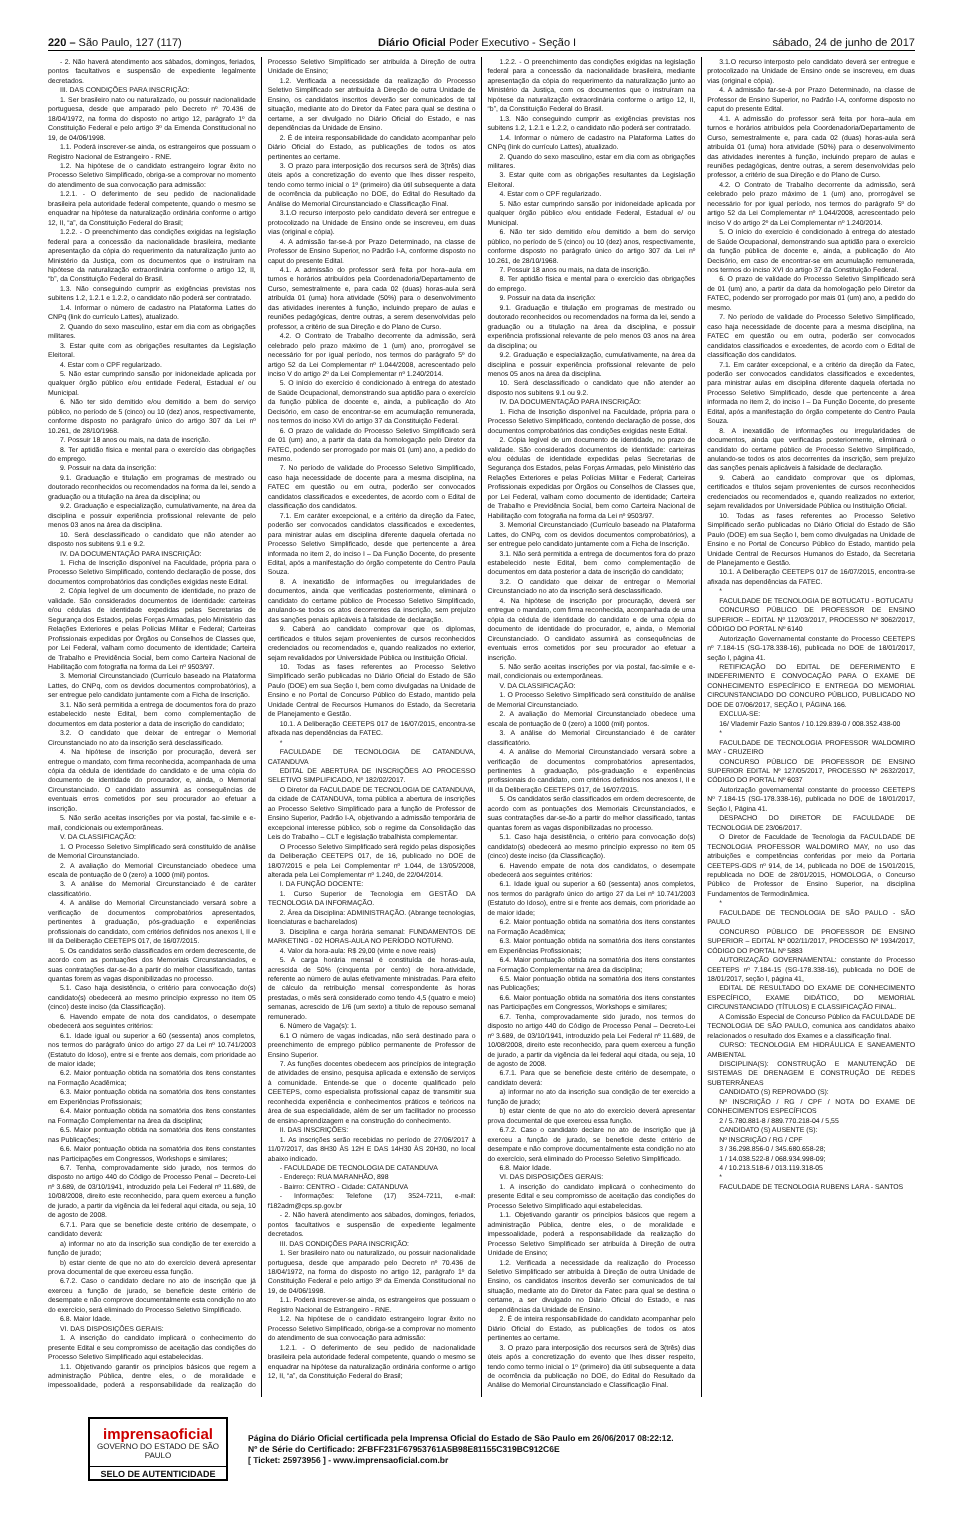220 – São Paulo, 127 (117) Diário Oficial Poder Executivo - Seção I sábado, 24 de junho de 2017
- 2. Não haverá atendimento aos sábados, domingos, feriados, pontos facultativos e suspensão de expediente legalmente decretados.
III. DAS CONDIÇÕES PARA INSCRIÇÃO:
1. Ser brasileiro nato ou naturalizado, ou possuir nacionalidade portuguesa, desde que amparado pelo Decreto nº 70.436 de 18/04/1972, na forma do disposto no artigo 12, parágrafo 1º da Constituição Federal e pelo artigo 3º da Emenda Constitucional no 19, de 04/06/1998.
1.1. Poderá inscrever-se ainda, os estrangeiros que possuam o Registro Nacional de Estrangeiro - RNE.
1.2. Na hipótese de o candidato estrangeiro lograr êxito no Processo Seletivo Simplificado, obriga-se a comprovar no momento do atendimento de sua convocação para admissão:
1.2.1. - O deferimento de seu pedido de nacionalidade brasileira pela autoridade federal competente, quando o mesmo se enquadrar na hipótese da naturalização ordinária conforme o artigo 12, II, “a”, da Constituição Federal do Brasil;
1.2.2. - O preenchimento das condições exigidas na legislação federal para a concessão da nacionalidade brasileira, mediante apresentação da cópia do requerimento da naturalização junto ao Ministério da Justiça, com os documentos que o instruíram na hipótese da naturalização extraordinária conforme o artigo 12, II, “b”, da Constituição Federal do Brasil.
1.3. Não conseguindo cumprir as exigências previstas nos subitens 1.2, 1.2.1 e 1.2.2, o candidato não poderá ser contratado.
1.4. Informar o número de cadastro na Plataforma Lattes do CNPq (link do currículo Lattes), atualizado.
2. Quando do sexo masculino, estar em dia com as obrigações militares.
3. Estar quite com as obrigações resultantes da Legislação Eleitoral.
4. Estar com o CPF regularizado.
5. Não estar cumprindo sansão por inidoneidade aplicada por qualquer órgão público e/ou entidade Federal, Estadual e/ ou Municipal.
6. Não ter sido demitido e/ou demitido a bem do serviço público, no período de 5 (cinco) ou 10 (dez) anos, respectivamente, conforme disposto no parágrafo único do artigo 307 da Lei nº 10.261, de 28/10/1968.
7. Possuir 18 anos ou mais, na data de inscrição.
8. Ter aptidão física e mental para o exercício das obrigações do emprego.
9. Possuir na data da inscrição:
9.1. Graduação e titulação em programas de mestrado ou doutorado reconhecidos ou recomendados na forma da lei, sendo a graduação ou a titulação na área da disciplina; ou
9.2. Graduação e especialização, cumulativamente, na área da disciplina e possuir experiência profissional relevante de pelo menos 03 anos na área da disciplina.
10. Será desclassificado o candidato que não atender ao disposto nos subitens 9.1 e 9.2.
IV. DA DOCUMENTAÇÃO PARA INSCRIÇÃO:
1. Ficha de Inscrição disponível na Faculdade, própria para o Processo Seletivo Simplificado, contendo declaração de posse, dos documentos comprobatórios das condições exigidas neste Edital.
2. Cópia legível de um documento de identidade, no prazo de validade. São considerados documentos de identidade: carteiras e/ou cédulas de identidade expedidas pelas Secretarias de Segurança dos Estados, pelas Forças Armadas, pelo Ministério das Relações Exteriores e pelas Polícias Militar e Federal; Carteiras Profissionais expedidas por Órgãos ou Conselhos de Classes que, por Lei Federal, valham como documento de identidade; Carteira de Trabalho e Previdência Social, bem como Carteira Nacional de Habilitação com fotografia na forma da Lei nº 9503/97.
3. Memorial Circunstanciado (Currículo baseado na Plataforma Lattes, do CNPq, com os devidos documentos comprobatórios), a ser entregue pelo candidato juntamente com a Ficha de Inscrição.
3.1. Não será permitida a entrega de documentos fora do prazo estabelecido neste Edital, bem como complementação de documentos em data posterior a data de inscrição do candidato;
3.2. O candidato que deixar de entregar o Memorial Circunstanciado no ato da inscrição será desclassificado.
4. Na hipótese de inscrição por procuração, deverá ser entregue o mandato, com firma reconhecida, acompanhada de uma cópia da cédula de identidade do candidato e de uma cópia do documento de identidade do procurador, e, ainda, o Memorial Circunstanciado. O candidato assumirá as consequências de eventuais erros cometidos por seu procurador ao efetuar a inscrição.
5. Não serão aceitas inscrições por via postal, fac-símile e e-mail, condicionais ou extemporâneas.
V. DA CLASSIFICAÇÃO:
1. O Processo Seletivo Simplificado será constituído de análise de Memorial Circunstanciado.
2. A avaliação do Memorial Circunstanciado obedece uma escala de pontuação de 0 (zero) a 1000 (mil) pontos.
3. A análise do Memorial Circunstanciado é de caráter classificatório.
4. A análise do Memorial Circunstanciado versará sobre a verificação de documentos comprobatórios apresentados, pertinentes à graduação, pós-graduação e experiências profissionais do candidato, com critérios definidos nos anexos I, II e III da Deliberação CEETEPS 017, de 16/07/2015.
5. Os candidatos serão classificados em ordem decrescente, de acordo com as pontuações dos Memoriais Circunstanciados, e suas contratações dar-se-ão a partir do melhor classificado, tantas quantas forem as vagas disponibilizadas no processo.
5.1. Caso haja desistência, o critério para convocação do(s) candidato(s) obedecerá ao mesmo princípio expresso no item 05 (cinco) deste inciso (da Classificação).
6. Havendo empate de nota dos candidatos, o desempate obedecerá aos seguintes critérios:
6.1. Idade igual ou superior a 60 (sessenta) anos completos, nos termos do parágrafo único do artigo 27 da Lei nº 10.741/2003 (Estatuto do Idoso), entre si e frente aos demais, com prioridade ao de maior idade;
6.2. Maior pontuação obtida na somatória dos itens constantes na Formação Acadêmica;
6.3. Maior pontuação obtida na somatória dos itens constantes em Experiências Profissionais;
6.4. Maior pontuação obtida na somatória dos itens constantes na Formação Complementar na área da disciplina;
6.5. Maior pontuação obtida na somatória dos itens constantes nas Publicações;
6.6. Maior pontuação obtida na somatória dos itens constantes nas Participações em Congressos, Workshops e similares;
6.7. Tenha, comprovadamente sido jurado, nos termos do disposto no artigo 440 do Código de Processo Penal – Decreto-Lei nº 3.689, de 03/10/1941, introduzido pela Lei Federal nº 11.689, de 10/08/2008, direito este reconhecido, para quem exerceu a função de jurado, a partir da vigência da lei federal aqui citada, ou seja, 10 de agosto de 2008.
6.7.1. Para que se beneficie deste critério de desempate, o candidato deverá:
a) informar no ato da inscrição sua condição de ter exercido a função de jurado;
b) estar ciente de que no ato do exercício deverá apresentar prova documental de que exerceu essa função.
6.7.2. Caso o candidato declare no ato de inscrição que já exerceu a função de jurado, se beneficie deste critério de desempate e não comprove documentalmente esta condição no ato do exercício, será eliminado do Processo Seletivo Simplificado.
6.8. Maior Idade.
VI. DAS DISPOSIÇÕES GERAIS:
1. A inscrição do candidato implicará o conhecimento do presente Edital e seu compromisso de aceitação das condições do Processo Seletivo Simplificado aqui estabelecidas.
1.1. Objetivando garantir os princípios básicos que regem a administração Pública, dentre eles, o de moralidade e impessoalidade, poderá a responsabilidade da realização do Processo Seletivo Simplificado ser atribuída à Direção de outra Unidade de Ensino;
1.2. Verificada a necessidade da realização do Processo Seletivo Simplificado ser atribuída à Direção de outra Unidade de Ensino, os candidatos inscritos deverão ser comunicados de tal situação, mediante ato do Diretor da Fatec para qual se destina o certame, a ser divulgado no Diário Oficial do Estado, e nas dependências da Unidade de Ensino.
2. É de inteira responsabilidade do candidato acompanhar pelo Diário Oficial do Estado, as publicações de todos os atos pertinentes ao certame.
3. O prazo para interposição dos recursos será de 3(três) dias úteis após a concretização do evento que lhes disser respeito, tendo como termo inicial o 1º (primeiro) dia útil subsequente a data de ocorrência da publicação no DOE, do Edital do Resultado da Análise do Memorial Circunstanciado e Classificação Final.
3.1.O recurso interposto pelo candidato deverá ser entregue e protocolizado na Unidade de Ensino onde se inscreveu, em duas vias (original e cópia).
4. A admissão far-se-á por Prazo Determinado, na classe de Professor de Ensino Superior, no Padrão I-A, conforme disposto no caput do presente Edital.
4.1. A admissão do professor será feita por hora–aula em turnos e horários atribuídos pela Coordenadoria/Departamento de Curso, semestralmente e, para cada 02 (duas) horas-aula será atribuída 01 (uma) hora atividade (50%) para o desenvolvimento das atividades inerentes à função, incluindo preparo de aulas e reuniões pedagógicas, dentre outras, a serem desenvolvidas pelo professor, a critério de sua Direção e do Plano de Curso.
4.2. O Contrato de Trabalho decorrente da admissão, será celebrado pelo prazo máximo de 1 (um) ano, prorrogável se necessário for por igual período, nos termos do parágrafo 5º do artigo 52 da Lei Complementar nº 1.044/2008, acrescentado pelo inciso V do artigo 2º da Lei Complementar nº 1.240/2014.
5. O início do exercício é condicionado à entrega do atestado de Saúde Ocupacional, demonstrando sua aptidão para o exercício da função pública de docente e, ainda, a publicação do Ato Decisório, em caso de encontrar-se em acumulação remunerada, nos termos do inciso XVI do artigo 37 da Constituição Federal.
6. O prazo de validade do Processo Seletivo Simplificado será de 01 (um) ano, a partir da data da homologação pelo Diretor da FATEC, podendo ser prorrogado por mais 01 (um) ano, a pedido do mesmo.
7. No período de validade do Processo Seletivo Simplificado, caso haja necessidade de docente para a mesma disciplina, na FATEC em questão ou em outra, poderão ser convocados candidatos classificados e excedentes, de acordo com o Edital de classificação dos candidatos.
7.1. Em caráter excepcional, e a critério da direção da Fatec, poderão ser convocados candidatos classificados e excedentes, para ministrar aulas em disciplina diferente daquela ofertada no Processo Seletivo Simplificado, desde que pertencente a área informada no item 2, do inciso I – Da Função Docente, do presente Edital, após a manifestação do órgão competente do Centro Paula Souza.
8. A inexatidão de informações ou irregularidades de documentos, ainda que verificadas posteriormente, eliminará o candidato do certame público de Processo Seletivo Simplificado, anulando-se todos os atos decorrentes da inscrição, sem prejuízo das sanções penais aplicáveis à falsidade de declaração.
9. Caberá ao candidato comprovar que os diplomas, certificados e títulos sejam provenientes de cursos reconhecidos credenciados ou recomendados e, quando realizados no exterior, sejam revalidados por Universidade Pública ou Instituição Oficial.
10. Todas as fases referentes ao Processo Seletivo Simplificado serão publicadas no Diário Oficial do Estado de São Paulo (DOE) em sua Seção I, bem como divulgadas na Unidade de Ensino e no Portal de Concurso Público do Estado, mantido pela Unidade Central de Recursos Humanos do Estado, da Secretaria de Planejamento e Gestão.
10.1. A Deliberação CEETEPS 017 de 16/07/2015, encontra-se afixada nas dependências da FATEC.
*
FACULDADE DE TECNOLOGIA DE CATANDUVA, CATANDUVA
EDITAL DE ABERTURA DE INSCRIÇÕES AO PROCESSO SELETIVO SIMPLIFICADO, Nº 182/02/2017.
O Diretor da FACULDADE DE TECNOLOGIA DE CATANDUVA, da cidade de CATANDUVA, torna pública a abertura de inscrições ao Processo Seletivo Simplificado para a função de Professor de Ensino Superior, Padrão I-A, objetivando a admissão temporária de excepcional interesse público, sob o regime da Consolidação das Leis do Trabalho – CLT e legislação trabalhista complementar.
O Processo Seletivo Simplificado será regido pelas disposições da Deliberação CEETEPS 017, de 16, publicado no DOE de 18/07/2015 e pela Lei Complementar nº 1.044, de 13/05/2008, alterada pela Lei Complementar nº 1.240, de 22/04/2014.
I. DA FUNÇÃO DOCENTE:
1. Curso Superior de Tecnologia em GESTÃO DA TECNOLOGIA DA INFORMAÇÃO.
2. Área da Disciplina: ADMINISTRAÇÃO. (Abrange tecnologias, licenciaturas e bacharelados)
3. Disciplina e carga horária semanal: FUNDAMENTOS DE MARKETING - 02 HORAS-AULA NO PERÍODO NOTURNO.
4. Valor da hora-aula: R$ 29,00 (vinte e nove reais)
5. A carga horária mensal é constituída de horas-aula, acrescida de 50% (cinquenta por cento) de hora-atividade, referente ao número de aulas efetivamente ministradas. Para efeito de cálculo da retribuição mensal correspondente às horas prestadas, o mês será considerado como tendo 4,5 (quatro e meio) semanas, acrescido de 1/6 (um sexto) a título de repouso semanal remunerado.
6. Número de Vaga(s): 1.
6.1 O número de vagas indicadas, não será destinado para o preenchimento de emprego público permanente de Professor de Ensino Superior.
7. As funções docentes obedecem aos princípios de integração de atividades de ensino, pesquisa aplicada e extensão de serviços à comunidade. Entende-se que o docente qualificado pelo CEETEPS, como especialista profissional capaz de transmitir sua reconhecida experiência e conhecimentos práticos e teóricos na área de sua especialidade, além de ser um facilitador no processo de ensino-aprendizagem e na construção do conhecimento.
II. DAS INSCRIÇÕES:
1. As inscrições serão recebidas no período de 27/06/2017 à 11/07/2017, das 8H30 ÀS 12H E DAS 14H30 ÀS 20H30, no local abaixo indicado.
- FACULDADE DE TECNOLOGIA DE CATANDUVA
- Endereço: RUA MARANHÃO, 898
- Bairro: CENTRO - Cidade: CATANDUVA
- Informações: Telefone (17) 3524-7211, e-mail: f182adm@cps.sp.gov.br
- 2. Não haverá atendimento aos sábados, domingos, feriados, pontos facultativos e suspensão de expediente legalmente decretados.
III. DAS CONDIÇÕES PARA INSCRIÇÃO:
1. Ser brasileiro nato ou naturalizado, ou possuir nacionalidade portuguesa, desde que amparado pelo Decreto nº 70.436 de 18/04/1972, na forma do disposto no artigo 12, parágrafo 1º da Constituição Federal e pelo artigo 3º da Emenda Constitucional no 19, de 04/06/1998.
1.1. Poderá inscrever-se ainda, os estrangeiros que possuam o Registro Nacional de Estrangeiro - RNE.
1.2. Na hipótese de o candidato estrangeiro lograr êxito no Processo Seletivo Simplificado, obriga-se a comprovar no momento do atendimento de sua convocação para admissão:
1.2.1. - O deferimento de seu pedido de nacionalidade brasileira pela autoridade federal competente, quando o mesmo se enquadrar na hipótese da naturalização ordinária conforme o artigo 12, II, “a”, da Constituição Federal do Brasil;
1.2.2. - O preenchimento das condições exigidas na legislação federal para a concessão da nacionalidade brasileira, mediante apresentação da cópia do requerimento da naturalização junto ao Ministério da Justiça, com os documentos que o instruíram na hipótese da naturalização extraordinária conforme o artigo 12, II, “b”, da Constituição Federal do Brasil.
1.3. Não conseguindo cumprir as exigências previstas nos subitens 1.2, 1.2.1 e 1.2.2, o candidato não poderá ser contratado.
1.4. Informar o número de cadastro na Plataforma Lattes do CNPq (link do currículo Lattes), atualizado.
2. Quando do sexo masculino, estar em dia com as obrigações militares.
3. Estar quite com as obrigações resultantes da Legislação Eleitoral.
4. Estar com o CPF regularizado.
5. Não estar cumprindo sansão por inidoneidade aplicada por qualquer órgão público e/ou entidade Federal, Estadual e/ ou Municipal.
6. Não ter sido demitido e/ou demitido a bem do serviço público, no período de 5 (cinco) ou 10 (dez) anos, respectivamente, conforme disposto no parágrafo único do artigo 307 da Lei nº 10.261, de 28/10/1968.
7. Possuir 18 anos ou mais, na data de inscrição.
8. Ter aptidão física e mental para o exercício das obrigações do emprego.
9. Possuir na data da inscrição:
9.1. Graduação e titulação em programas de mestrado ou doutorado reconhecidos ou recomendados na forma da lei, sendo a graduação ou a titulação na área da disciplina, e possuir experiência profissional relevante de pelo menos 03 anos na área da disciplina; ou
9.2. Graduação e especialização, cumulativamente, na área da disciplina e possuir experiência profissional relevante de pelo menos 05 anos na área da disciplina.
10. Será desclassificado o candidato que não atender ao disposto nos subitens 9.1 ou 9.2.
IV. DA DOCUMENTAÇÃO PARA INSCRIÇÃO:
1. Ficha de Inscrição disponível na Faculdade, própria para o Processo Seletivo Simplificado, contendo declaração de posse, dos documentos comprobatórios das condições exigidas neste Edital.
2. Cópia legível de um documento de identidade, no prazo de validade. São considerados documentos de identidade: carteiras e/ou cédulas de identidade expedidas pelas Secretarias de Segurança dos Estados, pelas Forças Armadas, pelo Ministério das Relações Exteriores e pelas Polícias Militar e Federal; Carteiras Profissionais expedidas por Órgãos ou Conselhos de Classes que, por Lei Federal, valham como documento de identidade; Carteira de Trabalho e Previdência Social, bem como Carteira Nacional de Habilitação com fotografia na forma da Lei nº 9503/97.
3. Memorial Circunstanciado (Currículo baseado na Plataforma Lattes, do CNPq, com os devidos documentos comprobatórios), a ser entregue pelo candidato juntamente com a Ficha de Inscrição.
3.1. Não será permitida a entrega de documentos fora do prazo estabelecido neste Edital, bem como complementação de documentos em data posterior a data de inscrição do candidato;
3.2. O candidato que deixar de entregar o Memorial Circunstanciado no ato da inscrição será desclassificado.
4. Na hipótese de inscrição por procuração, deverá ser entregue o mandato, com firma reconhecida, acompanhada de uma cópia da cédula de identidade do candidato e de uma cópia do documento de identidade do procurador, e, ainda, o Memorial Circunstanciado. O candidato assumirá as consequências de eventuais erros cometidos por seu procurador ao efetuar a inscrição.
5. Não serão aceitas inscrições por via postal, fac-símile e e-mail, condicionais ou extemporâneas.
V. DA CLASSIFICAÇÃO:
1. O Processo Seletivo Simplificado será constituído de análise de Memorial Circunstanciado.
2. A avaliação do Memorial Circunstanciado obedece uma escala de pontuação de 0 (zero) a 1000 (mil) pontos.
3. A análise do Memorial Circunstanciado é de caráter classificatório.
4. A análise do Memorial Circunstanciado versará sobre a verificação de documentos comprobatórios apresentados, pertinentes à graduação, pós-graduação e experiências profissionais do candidato, com critérios definidos nos anexos I, II e III da Deliberação CEETEPS 017, de 16/07/2015.
5. Os candidatos serão classificados em ordem decrescente, de acordo com as pontuações dos Memoriais Circunstanciados, e suas contratações dar-se-ão a partir do melhor classificado, tantas quantas forem as vagas disponibilizadas no processo.
5.1. Caso haja desistência, o critério para convocação do(s) candidato(s) obedecerá ao mesmo princípio expresso no item 05 (cinco) deste inciso (da Classificação).
6. Havendo empate de nota dos candidatos, o desempate obedecerá aos seguintes critérios:
6.1. Idade igual ou superior a 60 (sessenta) anos completos, nos termos do parágrafo único do artigo 27 da Lei nº 10.741/2003 (Estatuto do Idoso), entre si e frente aos demais, com prioridade ao de maior idade;
6.2. Maior pontuação obtida na somatória dos itens constantes na Formação Acadêmica;
6.3. Maior pontuação obtida na somatória dos itens constantes em Experiências Profissionais;
6.4. Maior pontuação obtida na somatória dos itens constantes na Formação Complementar na área da disciplina;
6.5. Maior pontuação obtida na somatória dos itens constantes nas Publicações;
6.6. Maior pontuação obtida na somatória dos itens constantes nas Participações em Congressos, Workshops e similares;
6.7. Tenha, comprovadamente sido jurado, nos termos do disposto no artigo 440 do Código de Processo Penal – Decreto-Lei nº 3.689, de 03/10/1941, introduzido pela Lei Federal nº 11.689, de 10/08/2008, direito este reconhecido, para quem exerceu a função de jurado, a partir da vigência da lei federal aqui citada, ou seja, 10 de agosto de 2008.
6.7.1. Para que se beneficie deste critério de desempate, o candidato deverá:
a) informar no ato da inscrição sua condição de ter exercido a função de jurado;
b) estar ciente de que no ato do exercício deverá apresentar prova documental de que exerceu essa função.
6.7.2. Caso o candidato declare no ato de inscrição que já exerceu a função de jurado, se beneficie deste critério de desempate e não comprove documentalmente esta condição no ato do exercício, será eliminado do Processo Seletivo Simplificado.
6.8. Maior Idade.
VI. DAS DISPOSIÇÕES GERAIS:
1. A inscrição do candidato implicará o conhecimento do presente Edital e seu compromisso de aceitação das condições do Processo Seletivo Simplificado aqui estabelecidas.
1.1. Objetivando garantir os princípios básicos que regem a administração Pública, dentre eles, o de moralidade e impessoalidade, poderá a responsabilidade da realização do Processo Seletivo Simplificado ser atribuída à Direção de outra Unidade de Ensino;
1.2. Verificada a necessidade da realização do Processo Seletivo Simplificado ser atribuída à Direção de outra Unidade de Ensino, os candidatos inscritos deverão ser comunicados de tal situação, mediante ato do Diretor da Fatec para qual se destina o certame, a ser divulgado no Diário Oficial do Estado, e nas dependências da Unidade de Ensino.
2. É de inteira responsabilidade do candidato acompanhar pelo Diário Oficial do Estado, as publicações de todos os atos pertinentes ao certame.
3. O prazo para interposição dos recursos será de 3(três) dias úteis após a concretização do evento que lhes disser respeito, tendo como termo inicial o 1º (primeiro) dia útil subsequente a data de ocorrência da publicação no DOE, do Edital do Resultado da Análise do Memorial Circunstanciado e Classificação Final.
3.1.O recurso interposto pelo candidato deverá ser entregue e protocolizado na Unidade de Ensino onde se inscreveu, em duas vias (original e cópia).
4. A admissão far-se-á por Prazo Determinado, na classe de Professor de Ensino Superior, no Padrão I-A, conforme disposto no caput do presente Edital.
4.1. A admissão do professor será feita por hora–aula em turnos e horários atribuídos pela Coordenadoria/Departamento de Curso, semestralmente e, para cada 02 (duas) horas-aula será atribuída 01 (uma) hora atividade (50%) para o desenvolvimento das atividades inerentes à função, incluindo preparo de aulas e reuniões pedagógicas, dentre outras, a serem desenvolvidas pelo professor, a critério de sua Direção e do Plano de Curso.
4.2. O Contrato de Trabalho decorrente da admissão, será celebrado pelo prazo máximo de 1 (um) ano, prorrogável se necessário for por igual período, nos termos do parágrafo 5º do artigo 52 da Lei Complementar nº 1.044/2008, acrescentado pelo inciso V do artigo 2º da Lei Complementar nº 1.240/2014.
5. O início do exercício é condicionado à entrega do atestado de Saúde Ocupacional, demonstrando sua aptidão para o exercício da função pública de docente e, ainda, a publicação do Ato Decisório, em caso de encontrar-se em acumulação remunerada, nos termos do inciso XVI do artigo 37 da Constituição Federal.
6. O prazo de validade do Processo Seletivo Simplificado será de 01 (um) ano, a partir da data da homologação pelo Diretor da FATEC, podendo ser prorrogado por mais 01 (um) ano, a pedido do mesmo.
7. No período de validade do Processo Seletivo Simplificado, caso haja necessidade de docente para a mesma disciplina, na FATEC em questão ou em outra, poderão ser convocados candidatos classificados e excedentes, de acordo com o Edital de classificação dos candidatos.
7.1. Em caráter excepcional, e a critério da direção da Fatec, poderão ser convocados candidatos classificados e excedentes, para ministrar aulas em disciplina diferente daquela ofertada no Processo Seletivo Simplificado, desde que pertencente a área informada no item 2, do inciso I – Da Função Docente, do presente Edital, após a manifestação do órgão competente do Centro Paula Souza.
8. A inexatidão de informações ou irregularidades de documentos, ainda que verificadas posteriormente, eliminará o candidato do certame público de Processo Seletivo Simplificado, anulando-se todos os atos decorrentes da inscrição, sem prejuízo das sanções penais aplicáveis à falsidade de declaração.
9. Caberá ao candidato comprovar que os diplomas, certificados e títulos sejam provenientes de cursos reconhecidos credenciados ou recomendados e, quando realizados no exterior, sejam revalidados por Universidade Pública ou Instituição Oficial.
10. Todas as fases referentes ao Processo Seletivo Simplificado serão publicadas no Diário Oficial do Estado de São Paulo (DOE) em sua Seção I, bem como divulgadas na Unidade de Ensino e no Portal de Concurso Público do Estado, mantido pela Unidade Central de Recursos Humanos do Estado, da Secretaria de Planejamento e Gestão.
10.1. A Deliberação CEETEPS 017 de 16/07/2015, encontra-se afixada nas dependências da FATEC.
*
FACULDADE DE TECNOLOGIA DE BOTUCATU - BOTUCATU
CONCURSO PÚBLICO DE PROFESSOR DE ENSINO SUPERIOR – EDITAL Nº 112/03/2017, PROCESSO Nº 3062/2017, CÓDIGO DO PORTAL Nº 6140
Autorização Governamental constante do Processo CEETEPS nº 7.184-15 (SG-178.338-16), publicada no DOE de 18/01/2017, seção I, página 41.
RETIFICAÇÃO DO EDITAL DE DEFERIMENTO E INDEFERIMENTO E CONVOCAÇÃO PARA O EXAME DE CONHECIMENTO ESPECÍFICO E ENTREGA DO MEMORIAL CIRCUNSTANCIADO DO CONCURO PÚBLICO, PUBLICADO NO DOE DE 07/06/2017, SEÇÃO I, PÁGINA 166.
EXCLUA-SE:
16/ Vlademir Fazio Santos / 10.129.839-0 / 008.352.438-00
*
FACULDADE DE TECNOLOGIA PROFESSOR WALDOMIRO MAY - CRUZEIRO
CONCURSO PÚBLICO DE PROFESSOR DE ENSINO SUPERIOR EDITAL Nº 127/05/2017, PROCESSO Nº 2632/2017, CÓDIGO DO PORTAL Nº 6037
Autorização governamental constante do processo CEETEPS Nº 7.184-15 (SG-178.338-16), publicada no DOE de 18/01/2017, Seção I, Página 41.
DESPACHO DO DIRETOR DE FACULDADE DE TECNOLOGIA DE 23/06/2017.
O Diretor de Faculdade de Tecnologia da FACULDADE DE TECNOLOGIA PROFESSOR WALDOMIRO MAY, no uso das atribuições e competências conferidas por meio da Portaria CEETEPS-GDS nº 914, de 14, publicada no DOE de 15/01/2015, republicada no DOE de 28/01/2015, HOMOLOGA, o Concurso Público de Professor de Ensino Superior, na disciplina Fundamentos de Termodinâmica.
*
FACULDADE DE TECNOLOGIA DE SÃO PAULO - SÃO PAULO
CONCURSO PÚBLICO DE PROFESSOR DE ENSINO SUPERIOR – EDITAL Nº 002/11/2017, PROCESSO Nº 1934/2017, CÓDIGO DO PORTAL Nº 5883
AUTORIZAÇÃO GOVERNAMENTAL: constante do Processo CEETEPS nº 7.184-15 (SG-178.338-16), publicada no DOE de 18/01/2017, seção I, página 41,
EDITAL DE RESULTADO DO EXAME DE CONHECIMENTO ESPECÍFICO, EXAME DIDÁTICO, DO MEMORIAL CIRCUNSTANCIADO (TÍTULOS) E CLASSIFICAÇÃO FINAL.
A Comissão Especial de Concurso Público da FACULDADE DE TECNOLOGIA DE SÃO PAULO, comunica aos candidatos abaixo relacionados o resultado dos Exames e a classificação final.
CURSO: TECNOLOGIA EM HIDRÁULICA E SANEAMENTO AMBIENTAL
DISCIPLINA(S): CONSTRUÇÃO E MANUTENÇÃO DE SISTEMAS DE DRENAGEM E CONSTRUÇÃO DE REDES SUBTERRÂNEAS
CANDIDATO (S) REPROVADO (S):
Nº INSCRIÇÃO / RG / CPF / NOTA DO EXAME DE CONHECIMENTOS ESPECÍFICOS
2 / 5.780.881-8 / 889.770.218-04 / 5,55
CANDIDATO (S) AUSENTE (S):
Nº INSCRIÇÃO / RG / CPF
3 / 36.298.856-0 / 345.680.658-28;
1 / 14.038.522-8 / 068.934.998-09;
4 / 10.213.518-6 / 013.119.318-05
*
FACULDADE DE TECNOLOGIA RUBENS LARA - SANTOS
imprensaoficial
GOVERNO DO ESTADO DE SÃO PAULO
SELO DE AUTENTICIDADE
Página do Diário Oficial certificada pela Imprensa Oficial do Estado de São Paulo em 26/06/2017 08:22:12.
Nº de Série do Certificado: 2FBFF231F67953761A5B98E81155C319BC912C6E
[ Ticket: 25973956 ] - www.imprensaoficial.com.br